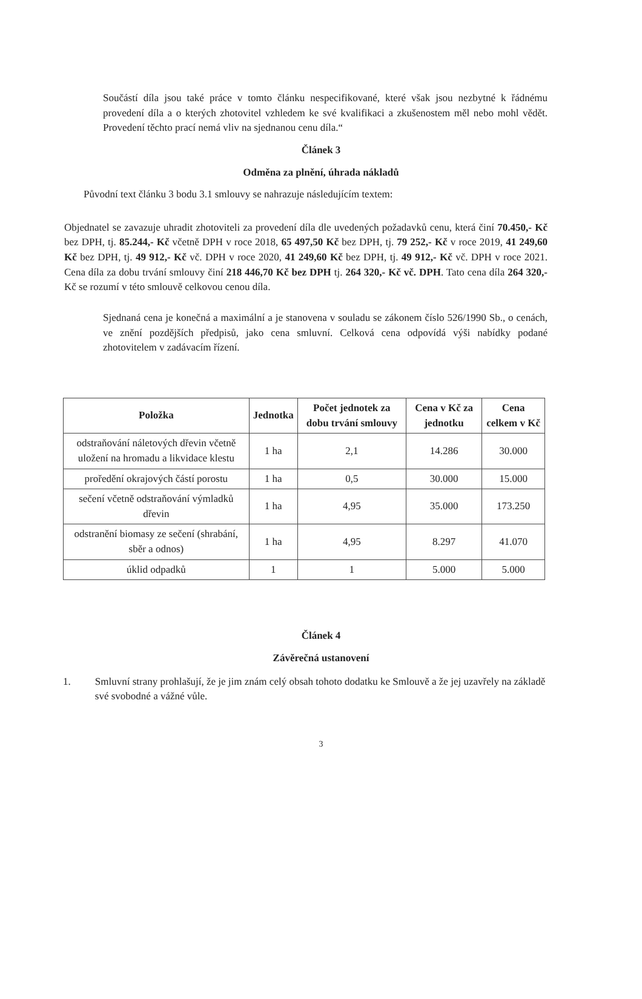Součástí díla jsou také práce v tomto článku nespecifikované, které však jsou nezbytné k řádnému provedení díla a o kterých zhotovitel vzhledem ke své kvalifikaci a zkušenostem měl nebo mohl vědět. Provedení těchto prací nemá vliv na sjednanou cenu díla.“
Článek 3
Odměna za plnění, úhrada nákladů
Původní text článku 3 bodu 3.1 smlouvy se nahrazuje následujícím textem:
Objednatel se zavazuje uhradit zhotoviteli za provedení díla dle uvedených požadavků cenu, která činí 70.450,- Kč bez DPH, tj. 85.244,- Kč včetně DPH v roce 2018, 65 497,50 Kč bez DPH, tj. 79 252,- Kč v roce 2019, 41 249,60 Kč bez DPH, tj. 49 912,- Kč vč. DPH v roce 2020, 41 249,60 Kč bez DPH, tj. 49 912,- Kč vč. DPH v roce 2021. Cena díla za dobu trvání smlouvy činí 218 446,70 Kč bez DPH tj. 264 320,- Kč vč. DPH. Tato cena díla 264 320,- Kč se rozumí v této smlouvě celkovou cenou díla.
Sjednaná cena je konečná a maximální a je stanovena v souladu se zákonem číslo 526/1990 Sb., o cenách, ve znění pozdějších předpisů, jako cena smluvní. Celková cena odpovídá výši nabídky podané zhotovitelem v zadávacím řízení.
| Položka | Jednotka | Počet jednotek za dobu trvání smlouvy | Cena v Kč za jednotku | Cena celkem v Kč |
| --- | --- | --- | --- | --- |
| odstraňování náletových dřevin včetně uložení na hromadu a likvidace klestu | 1 ha | 2,1 | 14.286 | 30.000 |
| proředění okrajových částí porostu | 1 ha | 0,5 | 30.000 | 15.000 |
| sečení včetně odstraňování výmladků dřevin | 1 ha | 4,95 | 35.000 | 173.250 |
| odstranění biomasy ze sečení (shrabání, sběr a odnos) | 1 ha | 4,95 | 8.297 | 41.070 |
| úklid odpadků | 1 | 1 | 5.000 | 5.000 |
Článek 4
Závěrečná ustanovení
1. Smluvní strany prohlašují, že je jim znám celý obsah tohoto dodatku ke Smlouvě a že jej uzavřely na základě své svobodné a vážné vůle.
3